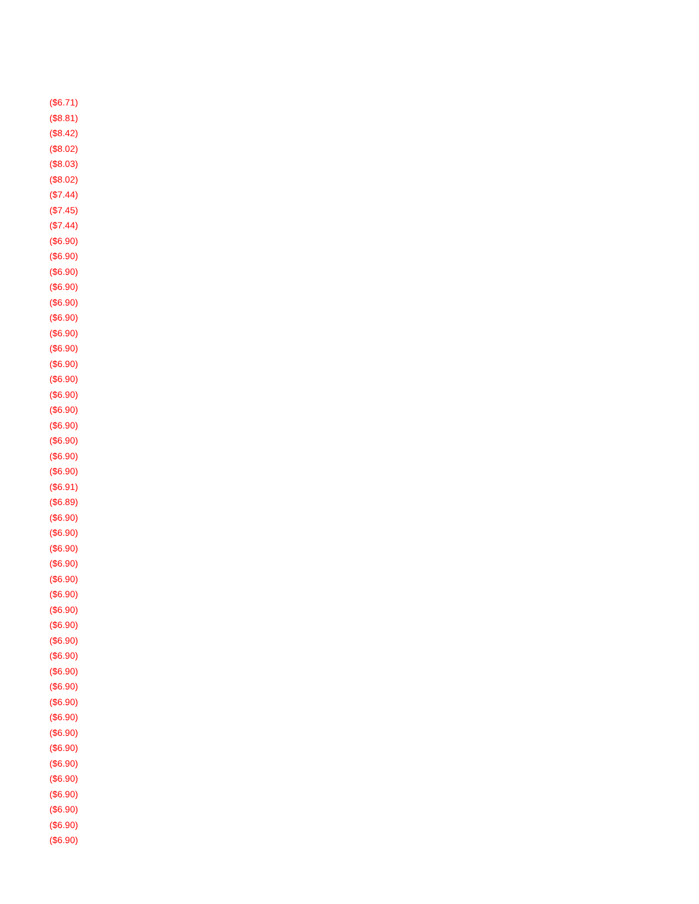| ($6.71) |
| ($8.81) |
| ($8.42) |
| ($8.02) |
| ($8.03) |
| ($8.02) |
| ($7.44) |
| ($7.45) |
| ($7.44) |
| ($6.90) |
| ($6.90) |
| ($6.90) |
| ($6.90) |
| ($6.90) |
| ($6.90) |
| ($6.90) |
| ($6.90) |
| ($6.90) |
| ($6.90) |
| ($6.90) |
| ($6.90) |
| ($6.90) |
| ($6.90) |
| ($6.90) |
| ($6.90) |
| ($6.91) |
| ($6.89) |
| ($6.90) |
| ($6.90) |
| ($6.90) |
| ($6.90) |
| ($6.90) |
| ($6.90) |
| ($6.90) |
| ($6.90) |
| ($6.90) |
| ($6.90) |
| ($6.90) |
| ($6.90) |
| ($6.90) |
| ($6.90) |
| ($6.90) |
| ($6.90) |
| ($6.90) |
| ($6.90) |
| ($6.90) |
| ($6.90) |
| ($6.90) |
| ($6.90) |